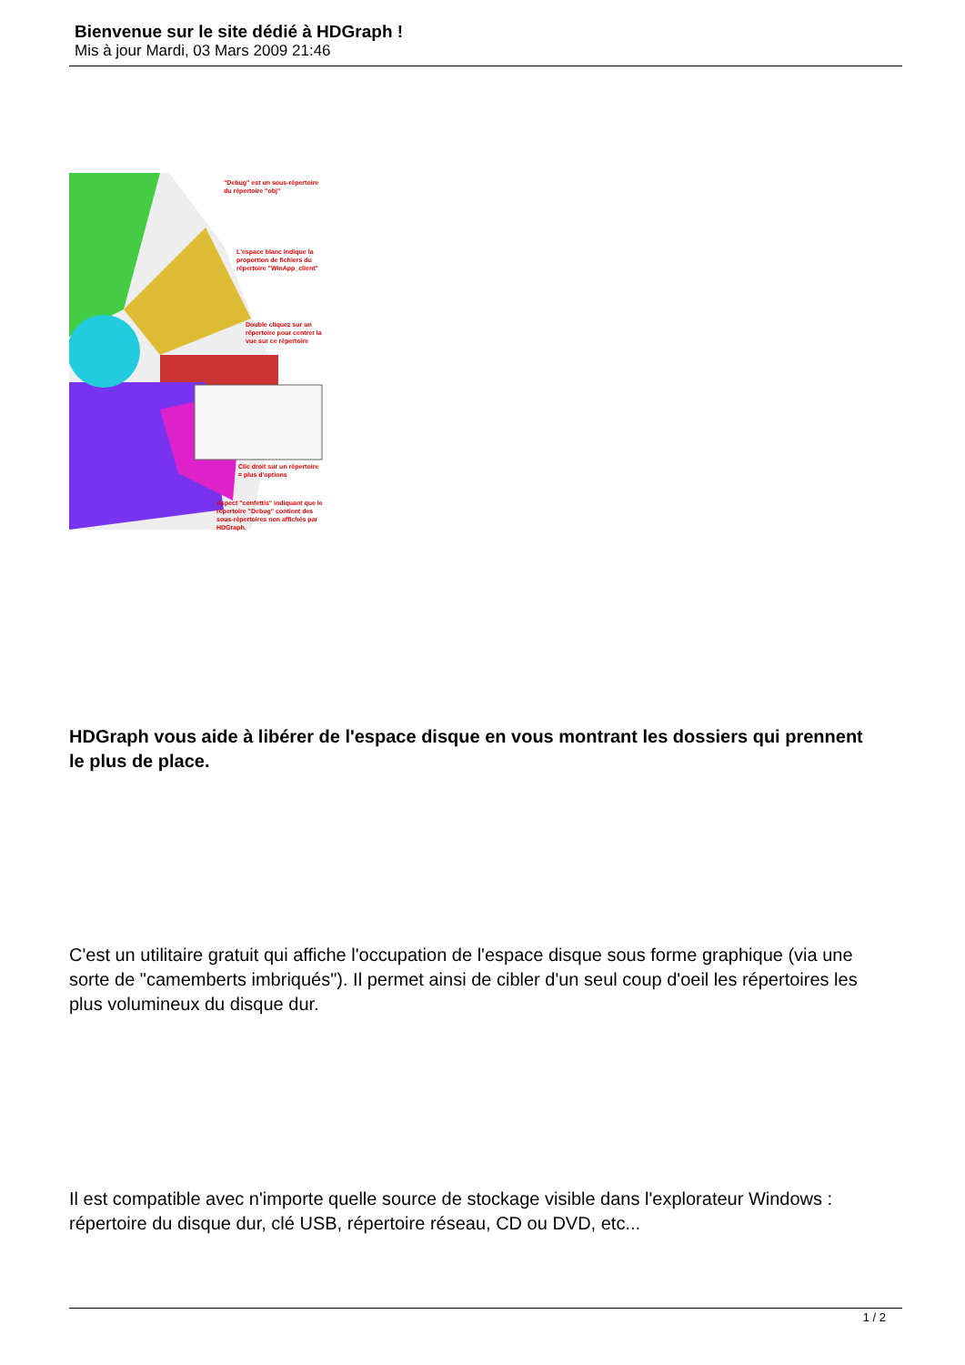Bienvenue sur le site dédié à HDGraph !
Mis à jour Mardi, 03 Mars 2009 21:46
"Debug" est un sous-répertoire du répertoire "obj"
L'espace blanc indique la proportion de fichiers du répertoire "WinApp_client"
Double cliquez sur un répertoire pour centrer la vue sur ce répertoire
Clic droit sur un répertoire = plus d'options
Aspect "confettis" indiquant que le répertoire "Debug" contient des sous-répertoires non affichés par HDGraph.
HDGraph vous aide à libérer de l'espace disque en vous montrant les dossiers qui prennent le plus de place.
C'est un utilitaire gratuit qui affiche l'occupation de l'espace disque sous forme graphique (via une sorte de "camemberts imbriqués"). Il permet ainsi de cibler d'un seul coup d'oeil les répertoires les plus volumineux du disque dur.
Il est compatible avec n'importe quelle source de stockage visible dans l'explorateur Windows : répertoire du disque dur, clé USB, répertoire réseau, CD ou DVD, etc...
1 / 2